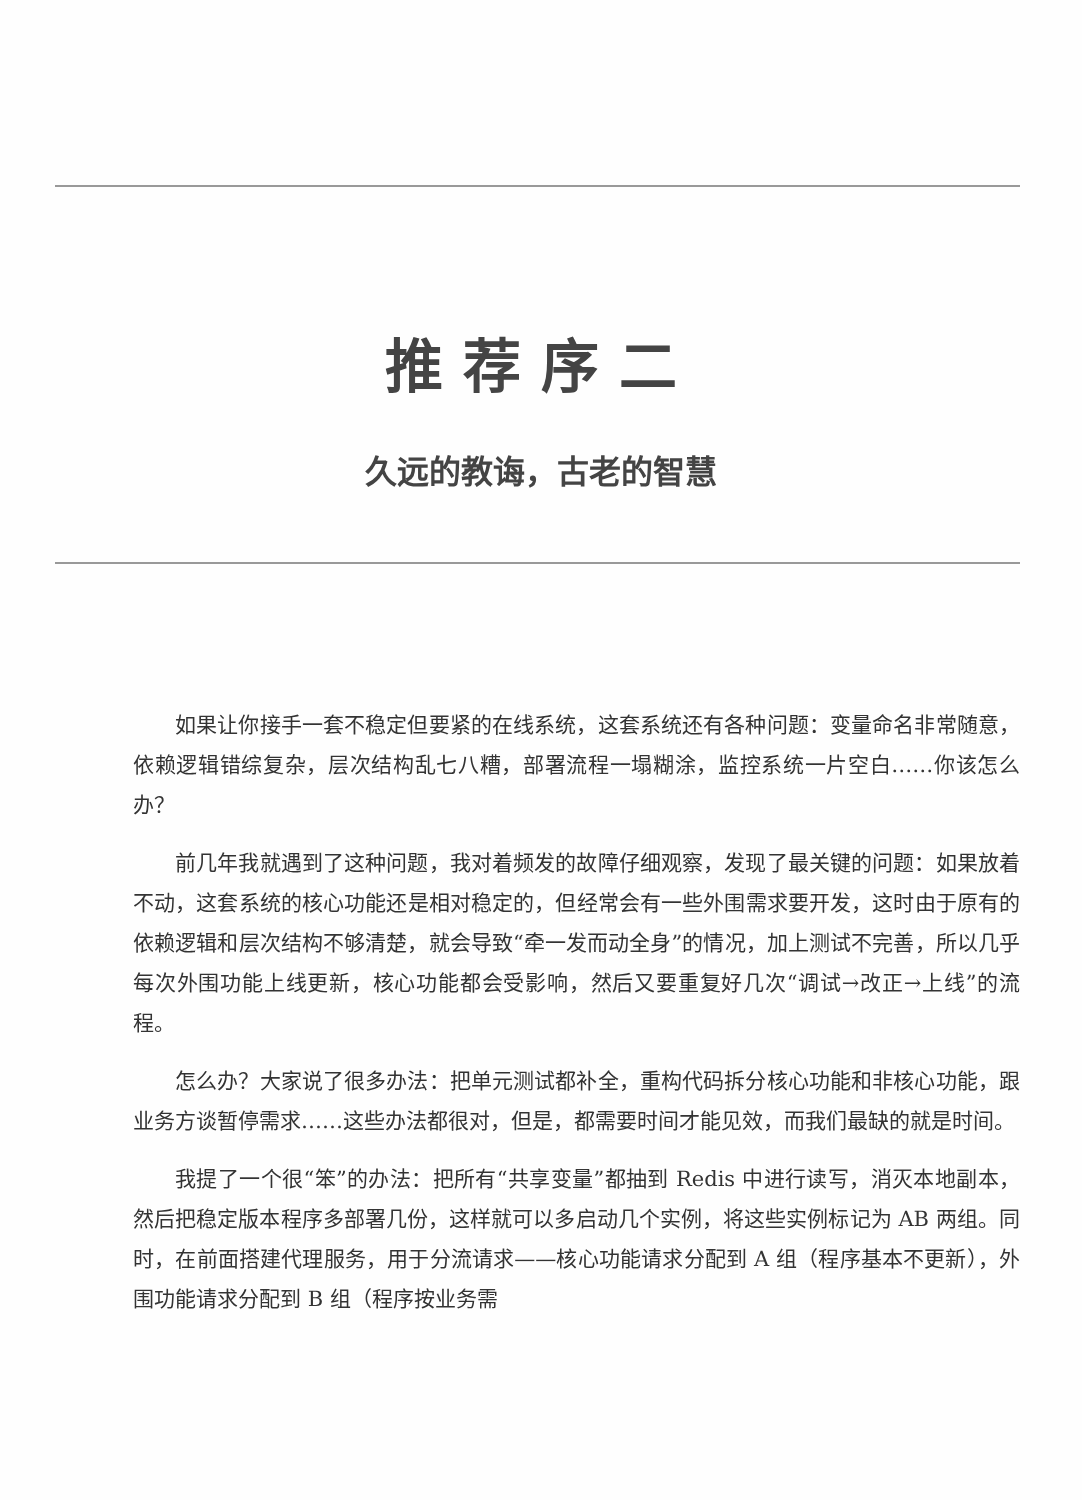推荐序二
久远的教诲，古老的智慧
如果让你接手一套不稳定但要紧的在线系统，这套系统还有各种问题：变量命名非常随意，依赖逻辑错综复杂，层次结构乱七八糟，部署流程一塌糊涂，监控系统一片空白……你该怎么办？
前几年我就遇到了这种问题，我对着频发的故障仔细观察，发现了最关键的问题：如果放着不动，这套系统的核心功能还是相对稳定的，但经常会有一些外围需求要开发，这时由于原有的依赖逻辑和层次结构不够清楚，就会导致“牵一发而动全身”的情况，加上测试不完善，所以几乎每次外围功能上线更新，核心功能都会受影响，然后又要重复好几次“调试→改正→上线”的流程。
怎么办？大家说了很多办法：把单元测试都补全，重构代码拆分核心功能和非核心功能，跟业务方谈暂停需求……这些办法都很对，但是，都需要时间才能见效，而我们最缺的就是时间。
我提了一个很“笨”的办法：把所有“共享变量”都抽到 Redis 中进行读写，消灭本地副本，然后把稳定版本程序多部署几份，这样就可以多启动几个实例，将这些实例标记为 AB 两组。同时，在前面搭建代理服务，用于分流请求——核心功能请求分配到 A 组（程序基本不更新），外围功能请求分配到 B 组（程序按业务需